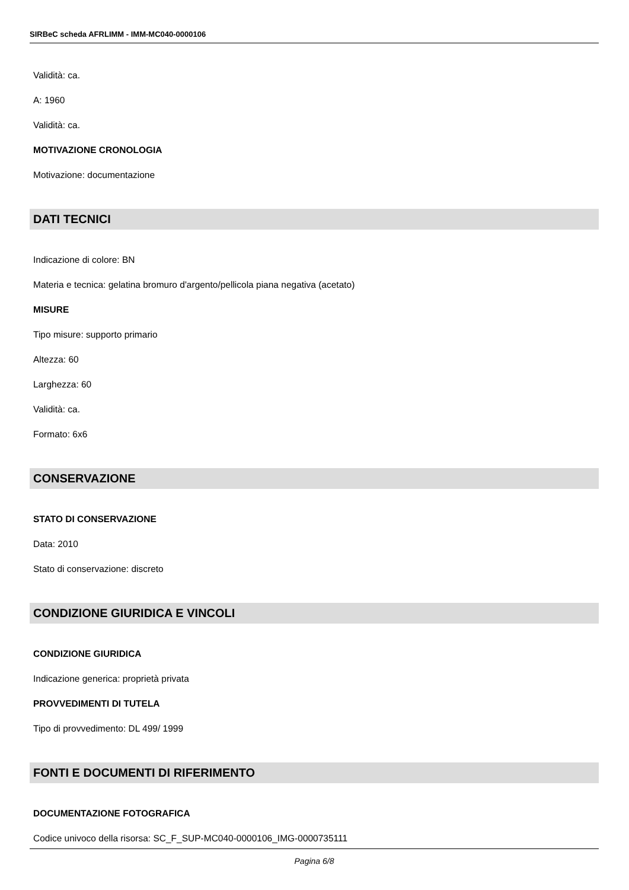SIRBeC scheda AFRLIMM - IMM-MC040-0000106
Validità: ca.
A: 1960
Validità: ca.
MOTIVAZIONE CRONOLOGIA
Motivazione: documentazione
DATI TECNICI
Indicazione di colore: BN
Materia e tecnica: gelatina bromuro d'argento/pellicola piana negativa (acetato)
MISURE
Tipo misure: supporto primario
Altezza: 60
Larghezza: 60
Validità: ca.
Formato: 6x6
CONSERVAZIONE
STATO DI CONSERVAZIONE
Data: 2010
Stato di conservazione: discreto
CONDIZIONE GIURIDICA E VINCOLI
CONDIZIONE GIURIDICA
Indicazione generica: proprietà privata
PROVVEDIMENTI DI TUTELA
Tipo di provvedimento: DL 499/ 1999
FONTI E DOCUMENTI DI RIFERIMENTO
DOCUMENTAZIONE FOTOGRAFICA
Codice univoco della risorsa: SC_F_SUP-MC040-0000106_IMG-0000735111
Pagina 6/8